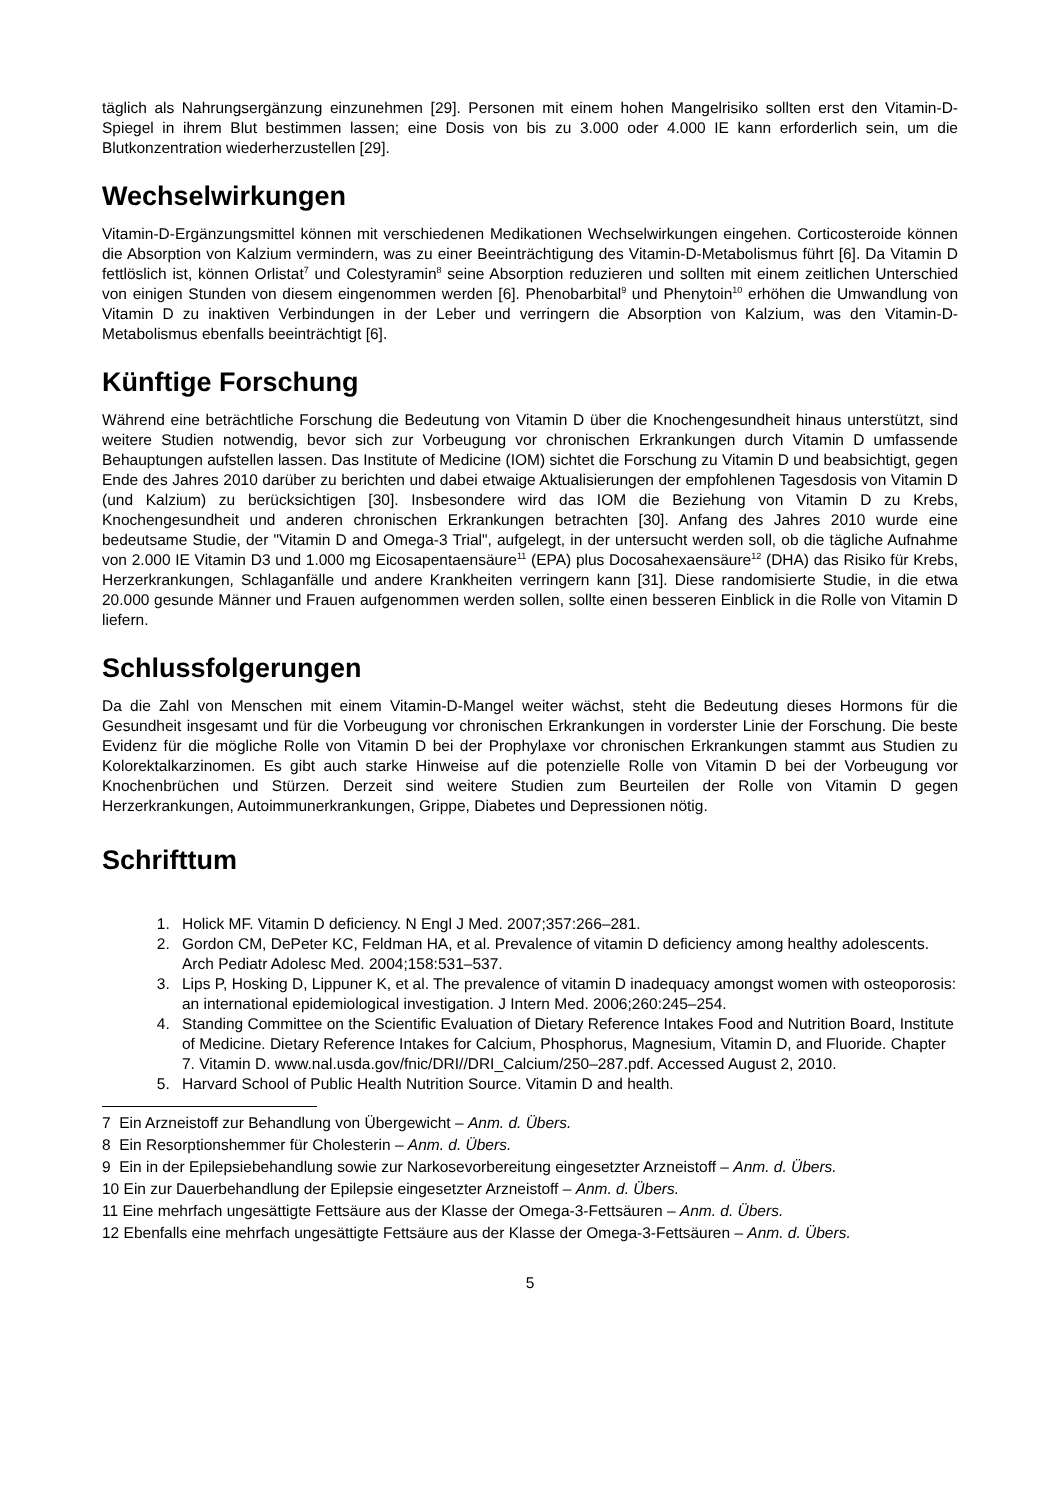täglich als Nahrungsergänzung einzunehmen [29]. Personen mit einem hohen Mangelrisiko sollten erst den Vitamin-D-Spiegel in ihrem Blut bestimmen lassen; eine Dosis von bis zu 3.000 oder 4.000 IE kann erforderlich sein, um die Blutkonzentration wiederherzustellen [29].
Wechselwirkungen
Vitamin-D-Ergänzungsmittel können mit verschiedenen Medikationen Wechselwirkungen eingehen. Corticosteroide können die Absorption von Kalzium vermindern, was zu einer Beeinträchtigung des Vitamin-D-Metabolismus führt [6]. Da Vitamin D fettlöslich ist, können Orlistat<sup>7</sup> und Colestyramin<sup>8</sup> seine Absorption reduzieren und sollten mit einem zeitlichen Unterschied von einigen Stunden von diesem eingenommen werden [6]. Phenobarbital<sup>9</sup> und Phenytoin<sup>10</sup> erhöhen die Umwandlung von Vitamin D zu inaktiven Verbindungen in der Leber und verringern die Absorption von Kalzium, was den Vitamin-D-Metabolismus ebenfalls beeinträchtigt [6].
Künftige Forschung
Während eine beträchtliche Forschung die Bedeutung von Vitamin D über die Knochengesundheit hinaus unterstützt, sind weitere Studien notwendig, bevor sich zur Vorbeugung vor chronischen Erkrankungen durch Vitamin D umfassende Behauptungen aufstellen lassen. Das Institute of Medicine (IOM) sichtet die Forschung zu Vitamin D und beabsichtigt, gegen Ende des Jahres 2010 darüber zu berichten und dabei etwaige Aktualisierungen der empfohlenen Tagesdosis von Vitamin D (und Kalzium) zu berücksichtigen [30]. Insbesondere wird das IOM die Beziehung von Vitamin D zu Krebs, Knochengesundheit und anderen chronischen Erkrankungen betrachten [30]. Anfang des Jahres 2010 wurde eine bedeutsame Studie, der "Vitamin D and Omega-3 Trial", aufgelegt, in der untersucht werden soll, ob die tägliche Aufnahme von 2.000 IE Vitamin D3 und 1.000 mg Eicosapentaensäure<sup>11</sup> (EPA) plus Docosahexaensäure<sup>12</sup> (DHA) das Risiko für Krebs, Herzerkrankungen, Schlaganfälle und andere Krankheiten verringern kann [31]. Diese randomisierte Studie, in die etwa 20.000 gesunde Männer und Frauen aufgenommen werden sollen, sollte einen besseren Einblick in die Rolle von Vitamin D liefern.
Schlussfolgerungen
Da die Zahl von Menschen mit einem Vitamin-D-Mangel weiter wächst, steht die Bedeutung dieses Hormons für die Gesundheit insgesamt und für die Vorbeugung vor chronischen Erkrankungen in vorderster Linie der Forschung. Die beste Evidenz für die mögliche Rolle von Vitamin D bei der Prophylaxe vor chronischen Erkrankungen stammt aus Studien zu Kolorektalkarzinomen. Es gibt auch starke Hinweise auf die potenzielle Rolle von Vitamin D bei der Vorbeugung vor Knochenbrüchen und Stürzen. Derzeit sind weitere Studien zum Beurteilen der Rolle von Vitamin D gegen Herzerkrankungen, Autoimmunerkrankungen, Grippe, Diabetes und Depressionen nötig.
Schrifttum
1. Holick MF. Vitamin D deficiency. N Engl J Med. 2007;357:266–281.
2. Gordon CM, DePeter KC, Feldman HA, et al. Prevalence of vitamin D deficiency among healthy adolescents. Arch Pediatr Adolesc Med. 2004;158:531–537.
3. Lips P, Hosking D, Lippuner K, et al. The prevalence of vitamin D inadequacy amongst women with osteoporosis: an international epidemiological investigation. J Intern Med. 2006;260:245–254.
4. Standing Committee on the Scientific Evaluation of Dietary Reference Intakes Food and Nutrition Board, Institute of Medicine. Dietary Reference Intakes for Calcium, Phosphorus, Magnesium, Vitamin D, and Fluoride. Chapter 7. Vitamin D. www.nal.usda.gov/fnic/DRI//DRI_Calcium/250–287.pdf. Accessed August 2, 2010.
5. Harvard School of Public Health Nutrition Source. Vitamin D and health.
7 Ein Arzneistoff zur Behandlung von Übergewicht – Anm. d. Übers.
8 Ein Resorptionshemmer für Cholesterin – Anm. d. Übers.
9 Ein in der Epilepsiebehandlung sowie zur Narkosevorbereitung eingesetzter Arzneistoff – Anm. d. Übers.
10 Ein zur Dauerbehandlung der Epilepsie eingesetzter Arzneistoff – Anm. d. Übers.
11 Eine mehrfach ungesättigte Fettsäure aus der Klasse der Omega-3-Fettsäuren – Anm. d. Übers.
12 Ebenfalls eine mehrfach ungesättigte Fettsäure aus der Klasse der Omega-3-Fettsäuren – Anm. d. Übers.
5